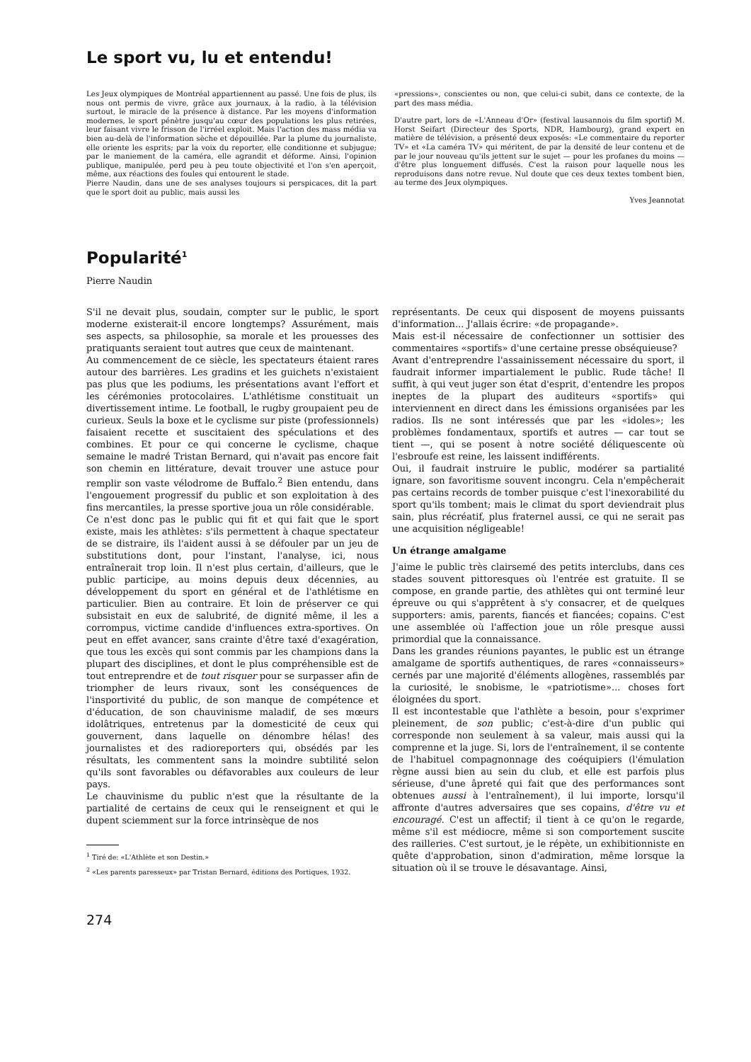Le sport vu, lu et entendu!
Les Jeux olympiques de Montréal appartiennent au passé. Une fois de plus, ils nous ont permis de vivre, grâce aux journaux, à la radio, à la télévision surtout, le miracle de la présence à distance. Par les moyens d'information modernes, le sport pénètre jusqu'au cœur des populations les plus retirées, leur faisant vivre le frisson de l'irréel exploit. Mais l'action des mass média va bien au-delà de l'information sèche et dépouillée. Par la plume du journaliste, elle oriente les esprits; par la voix du reporter, elle conditionne et subjugue; par le maniement de la caméra, elle agrandit et déforme. Ainsi, l'opinion publique, manipulée, perd peu à peu toute objectivité et l'on s'en aperçoit, même, aux réactions des foules qui entourent le stade.
Pierre Naudin, dans une de ses analyses toujours si perspicaces, dit la part que le sport doit au public, mais aussi les
«pressions», conscientes ou non, que celui-ci subit, dans ce contexte, de la part des mass média.
D'autre part, lors de «L'Anneau d'Or» (festival lausannois du film sportif) M. Horst Seifart (Directeur des Sports, NDR, Hambourg), grand expert en matière de télévision, a présenté deux exposés: «Le commentaire du reporter TV» et «La caméra TV» qui méritent, de par la densité de leur contenu et de par le jour nouveau qu'ils jettent sur le sujet — pour les profanes du moins — d'être plus longuement diffusés. C'est la raison pour laquelle nous les reproduisons dans notre revue. Nul doute que ces deux textes tombent bien, au terme des Jeux olympiques.
Yves Jeannotat
Popularité<sup>1</sup>
Pierre Naudin
S'il ne devait plus, soudain, compter sur le public, le sport moderne existerait-il encore longtemps? Assurément, mais ses aspects, sa philosophie, sa morale et les prouesses des pratiquants seraient tout autres que ceux de maintenant.
Au commencement de ce siècle, les spectateurs étaient rares autour des barrières. Les gradins et les guichets n'existaient pas plus que les podiums, les présentations avant l'effort et les cérémonies protocolaires. L'athlétisme constituait un divertissement intime. Le football, le rugby groupaient peu de curieux. Seuls la boxe et le cyclisme sur piste (professionnels) faisaient recette et suscitaient des spéculations et des combines. Et pour ce qui concerne le cyclisme, chaque semaine le madré Tristan Bernard, qui n'avait pas encore fait son chemin en littérature, devait trouver une astuce pour remplir son vaste vélodrome de Buffalo.<sup>2</sup> Bien entendu, dans l'engouement progressif du public et son exploitation à des fins mercantiles, la presse sportive joua un rôle considérable.
Ce n'est donc pas le public qui fit et qui fait que le sport existe, mais les athlètes: s'ils permettent à chaque spectateur de se distraire, ils l'aident aussi à se défouler par un jeu de substitutions dont, pour l'instant, l'analyse, ici, nous entraînerait trop loin. Il n'est plus certain, d'ailleurs, que le public participe, au moins depuis deux décennies, au développement du sport en général et de l'athlétisme en particulier. Bien au contraire. Et loin de préserver ce qui subsistait en eux de salubrité, de dignité même, il les a corrompus, victime candide d'influences extra-sportives. On peut en effet avancer, sans crainte d'être taxé d'exagération, que tous les excès qui sont commis par les champions dans la plupart des disciplines, et dont le plus compréhensible est de tout entreprendre et de tout risquer pour se surpasser afin de triompher de leurs rivaux, sont les conséquences de l'insportivité du public, de son manque de compétence et d'éducation, de son chauvinisme maladif, de ses mœurs idolâtriques, entretenus par la domesticité de ceux qui gouvernent, dans laquelle on dénombre hélas! des journalistes et des radioreporters qui, obsédés par les résultats, les commentent sans la moindre subtilité selon qu'ils sont favorables ou défavorables aux couleurs de leur pays.
Le chauvinisme du public n'est que la résultante de la partialité de certains de ceux qui le renseignent et qui le dupent sciemment sur la force intrinsèque de nos
<sup>1</sup> Tiré de: «L'Athlète et son Destin.»
<sup>2</sup> «Les parents paresseux» par Tristan Bernard, éditions des Portiques, 1932.
représentants. De ceux qui disposent de moyens puissants d'information... J'allais écrire: «de propagande».
Mais est-il nécessaire de confectionner un sottisier des commentaires «sportifs» d'une certaine presse obséquieuse?
Avant d'entreprendre l'assainissement nécessaire du sport, il faudrait informer impartialement le public. Rude tâche! Il suffit, à qui veut juger son état d'esprit, d'entendre les propos ineptes de la plupart des auditeurs «sportifs» qui interviennent en direct dans les émissions organisées par les radios. Ils ne sont intéressés que par les «idoles»; les problèmes fondamentaux, sportifs et autres — car tout se tient —, qui se posent à notre société déliquescente où l'esbroufe est reine, les laissent indifférents.
Oui, il faudrait instruire le public, modérer sa partialité ignare, son favoritisme souvent incongru. Cela n'empêcherait pas certains records de tomber puisque c'est l'inexorabilité du sport qu'ils tombent; mais le climat du sport deviendrait plus sain, plus récréatif, plus fraternel aussi, ce qui ne serait pas une acquisition négligeable!
Un étrange amalgame
J'aime le public très clairsemé des petits interclubs, dans ces stades souvent pittoresques où l'entrée est gratuite. Il se compose, en grande partie, des athlètes qui ont terminé leur épreuve ou qui s'apprêtent à s'y consacrer, et de quelques supporters: amis, parents, fiancés et fiancées; copains. C'est une assemblée où l'affection joue un rôle presque aussi primordial que la connaissance.
Dans les grandes réunions payantes, le public est un étrange amalgame de sportifs authentiques, de rares «connaisseurs» cernés par une majorité d'éléments allogènes, rassemblés par la curiosité, le snobisme, le «patriotisme»... choses fort éloignées du sport.
Il est incontestable que l'athlète a besoin, pour s'exprimer pleinement, de son public; c'est-à-dire d'un public qui corresponde non seulement à sa valeur, mais aussi qui la comprenne et la juge. Si, lors de l'entraînement, il se contente de l'habituel compagnonnage des coéquipiers (l'émulation règne aussi bien au sein du club, et elle est parfois plus sérieuse, d'une âpreté qui fait que des performances sont obtenues aussi à l'entraînement), il lui importe, lorsqu'il affronte d'autres adversaires que ses copains, d'être vu et encouragé. C'est un affectif; il tient à ce qu'on le regarde, même s'il est médiocre, même si son comportement suscite des railleries. C'est surtout, je le répète, un exhibitionniste en quête d'approbation, sinon d'admiration, même lorsque la situation où il se trouve le désavantage. Ainsi,
274